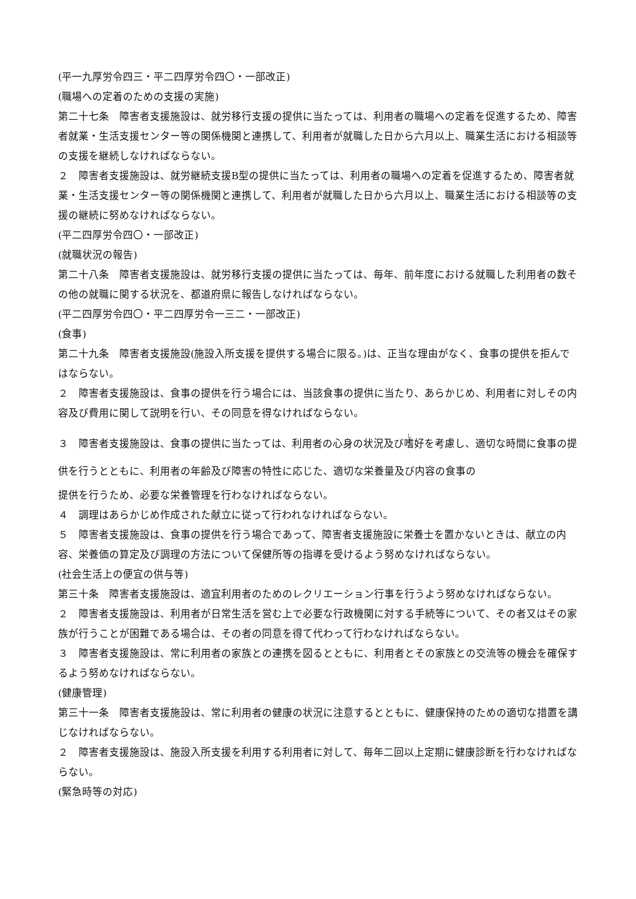(平一九厚労令四三・平二四厚労令四〇・一部改正)
(職場への定着のための支援の実施)
第二十七条　障害者支援施設は、就労移行支援の提供に当たっては、利用者の職場への定着を促進するため、障害者就業・生活支援センター等の関係機関と連携して、利用者が就職した日から六月以上、職業生活における相談等の支援を継続しなければならない。
２　障害者支援施設は、就労継続支援B型の提供に当たっては、利用者の職場への定着を促進するため、障害者就業・生活支援センター等の関係機関と連携して、利用者が就職した日から六月以上、職業生活における相談等の支援の継続に努めなければならない。
(平二四厚労令四〇・一部改正)
(就職状況の報告)
第二十八条　障害者支援施設は、就労移行支援の提供に当たっては、毎年、前年度における就職した利用者の数その他の就職に関する状況を、都道府県に報告しなければならない。
(平二四厚労令四〇・平二四厚労令一三二・一部改正)
(食事)
第二十九条　障害者支援施設(施設入所支援を提供する場合に限る。)は、正当な理由がなく、食事の提供を拒んではならない。
２　障害者支援施設は、食事の提供を行う場合には、当該食事の提供に当たり、あらかじめ、利用者に対しその内容及び費用に関して説明を行い、その同意を得なければならない。
３　障害者支援施設は、食事の提供に当たっては、利用者の心身の状況及び嗜好を考慮し、適切な時間に食事の提供を行うとともに、利用者の年齢及び障害の特性に応じた、適切な栄養量及び内容の食事の
提供を行うため、必要な栄養管理を行わなければならない。
４　調理はあらかじめ作成された献立に従って行われなければならない。
５　障害者支援施設は、食事の提供を行う場合であって、障害者支援施設に栄養士を置かないときは、献立の内容、栄養価の算定及び調理の方法について保健所等の指導を受けるよう努めなければならない。
(社会生活上の便宜の供与等)
第三十条　障害者支援施設は、適宜利用者のためのレクリエーション行事を行うよう努めなければならない。
２　障害者支援施設は、利用者が日常生活を営む上で必要な行政機関に対する手続等について、その者又はその家族が行うことが困難である場合は、その者の同意を得て代わって行わなければならない。
３　障害者支援施設は、常に利用者の家族との連携を図るとともに、利用者とその家族との交流等の機会を確保するよう努めなければならない。
(健康管理)
第三十一条　障害者支援施設は、常に利用者の健康の状況に注意するとともに、健康保持のための適切な措置を講じなければならない。
２　障害者支援施設は、施設入所支援を利用する利用者に対して、毎年二回以上定期に健康診断を行わなければならない。
(緊急時等の対応)